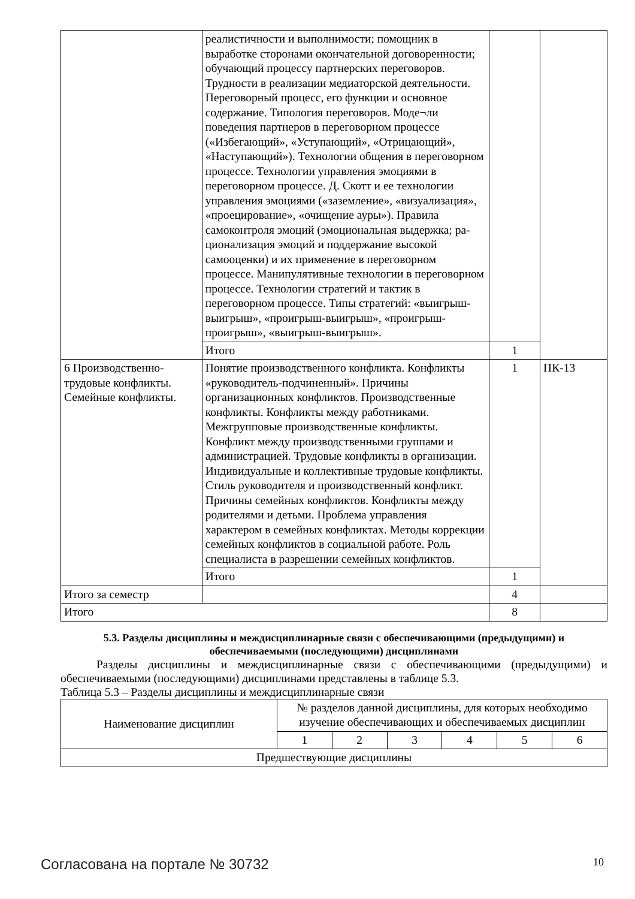| | реалистичности и выполнимости; помощник в выработке сторонами окончательной договоренности; обучающий процессу партнерских переговоров. Трудности в реализации медиаторской деятельности. Переговорный процесс, его функции и основное содержание. Типология переговоров. Моде¬ли поведения партнеров в переговорном процессе («Избегающий», «Уступающий», «Отрицающий», «Наступающий»). Технологии общения в переговорном процессе. Технологии управления эмоциями в переговорном процессе. Д. Скотт и ее технологии управления эмоциями («заземление», «визуализация», «проецирование», «очищение ауры»). Правила самоконтроля эмоций (эмоциональная выдержка; ра-ционализация эмоций и поддержание высокой самооценки) и их применение в переговорном процессе. Манипулятивные технологии в переговорном процессе. Технологии стратегий и тактик в переговорном процессе. Типы стратегий: «выигрыш-выигрыш», «проигрыш-выигрыш», «проигрыш-проигрыш», «выигрыш-выигрыш». | | |
| | Итого | 1 | |
| 6 Производственно-трудовые конфликты. Семейные конфликты. | Понятие производственного конфликта. Конфликты «руководитель-подчиненный». Причины организационных конфликтов. Производственные конфликты. Конфликты между работниками. Межгрупповые производственные конфликты. Конфликт между производственными группами и администрацией. Трудовые конфликты в организации. Индивидуальные и коллективные трудовые конфликты. Стиль руководителя и производственный конфликт. Причины семейных конфликтов. Конфликты между родителями и детьми. Проблема управления характером в семейных конфликтах. Методы коррекции семейных конфликтов в социальной работе. Роль специалиста в разрешении семейных конфликтов. | 1 | ПК-13 |
| | Итого | 1 | |
| Итого за семестр | | 4 | |
| Итого | | 8 | |
5.3. Разделы дисциплины и междисциплинарные связи с обеспечивающими (предыдущими) и обеспечиваемыми (последующими) дисциплинами
Разделы дисциплины и междисциплинарные связи с обеспечивающими (предыдущими) и обеспечиваемыми (последующими) дисциплинами представлены в таблице 5.3.
Таблица 5.3 – Разделы дисциплины и междисциплинарные связи
| Наименование дисциплин | № разделов данной дисциплины, для которых необходимо изучение обеспечивающих и обеспечиваемых дисциплин | | | | | |
| --- | --- | --- | --- | --- | --- | --- |
| | 1 | 2 | 3 | 4 | 5 | 6 |
| Предшествующие дисциплины | | | | | | |
Согласована на портале № 30732 10